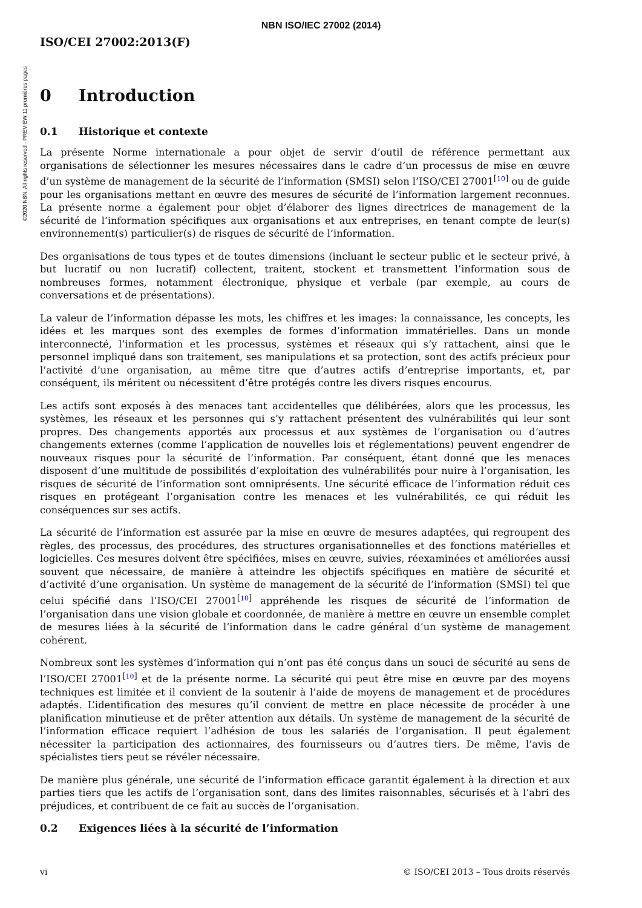NBN ISO/IEC 27002 (2014)
©2020 NBN. All rights reserved - PREVIEW 11 premières pages
ISO/CEI 27002:2013(F)
0 Introduction
0.1 Historique et contexte
La présente Norme internationale a pour objet de servir d’outil de référence permettant aux organisations de sélectionner les mesures nécessaires dans le cadre d’un processus de mise en œuvre d’un système de management de la sécurité de l’information (SMSI) selon l’ISO/CEI 27001<sup>[10]</sup> ou de guide pour les organisations mettant en œuvre des mesures de sécurité de l’information largement reconnues. La présente norme a également pour objet d’élaborer des lignes directrices de management de la sécurité de l’information spécifiques aux organisations et aux entreprises, en tenant compte de leur(s) environnement(s) particulier(s) de risques de sécurité de l’information.
Des organisations de tous types et de toutes dimensions (incluant le secteur public et le secteur privé, à but lucratif ou non lucratif) collectent, traitent, stockent et transmettent l’information sous de nombreuses formes, notamment électronique, physique et verbale (par exemple, au cours de conversations et de présentations).
La valeur de l’information dépasse les mots, les chiffres et les images: la connaissance, les concepts, les idées et les marques sont des exemples de formes d’information immatérielles. Dans un monde interconnecté, l’information et les processus, systèmes et réseaux qui s’y rattachent, ainsi que le personnel impliqué dans son traitement, ses manipulations et sa protection, sont des actifs précieux pour l’activité d’une organisation, au même titre que d’autres actifs d’entreprise importants, et, par conséquent, ils méritent ou nécessitent d’être protégés contre les divers risques encourus.
Les actifs sont exposés à des menaces tant accidentelles que délibérées, alors que les processus, les systèmes, les réseaux et les personnes qui s’y rattachent présentent des vulnérabilités qui leur sont propres. Des changements apportés aux processus et aux systèmes de l’organisation ou d’autres changements externes (comme l’application de nouvelles lois et réglementations) peuvent engendrer de nouveaux risques pour la sécurité de l’information. Par conséquent, étant donné que les menaces disposent d’une multitude de possibilités d’exploitation des vulnérabilités pour nuire à l’organisation, les risques de sécurité de l’information sont omniprésents. Une sécurité efficace de l’information réduit ces risques en protégeant l’organisation contre les menaces et les vulnérabilités, ce qui réduit les conséquences sur ses actifs.
La sécurité de l’information est assurée par la mise en œuvre de mesures adaptées, qui regroupent des règles, des processus, des procédures, des structures organisationnelles et des fonctions matérielles et logicielles. Ces mesures doivent être spécifiées, mises en œuvre, suivies, réexaminées et améliorées aussi souvent que nécessaire, de manière à atteindre les objectifs spécifiques en matière de sécurité et d’activité d’une organisation. Un système de management de la sécurité de l’information (SMSI) tel que celui spécifié dans l’ISO/CEI 27001<sup>[10]</sup> appréhende les risques de sécurité de l’information de l’organisation dans une vision globale et coordonnée, de manière à mettre en œuvre un ensemble complet de mesures liées à la sécurité de l’information dans le cadre général d’un système de management cohérent.
Nombreux sont les systèmes d’information qui n’ont pas été conçus dans un souci de sécurité au sens de l’ISO/CEI 27001<sup>[10]</sup> et de la présente norme. La sécurité qui peut être mise en œuvre par des moyens techniques est limitée et il convient de la soutenir à l’aide de moyens de management et de procédures adaptés. L’identification des mesures qu’il convient de mettre en place nécessite de procéder à une planification minutieuse et de prêter attention aux détails. Un système de management de la sécurité de l’information efficace requiert l’adhésion de tous les salariés de l’organisation. Il peut également nécessiter la participation des actionnaires, des fournisseurs ou d’autres tiers. De même, l’avis de spécialistes tiers peut se révéler nécessaire.
De manière plus générale, une sécurité de l’information efficace garantit également à la direction et aux parties tiers que les actifs de l’organisation sont, dans des limites raisonnables, sécurisés et à l’abri des préjudices, et contribuent de ce fait au succès de l’organisation.
0.2 Exigences liées à la sécurité de l’information
vi © ISO/CEI 2013 – Tous droits réservés